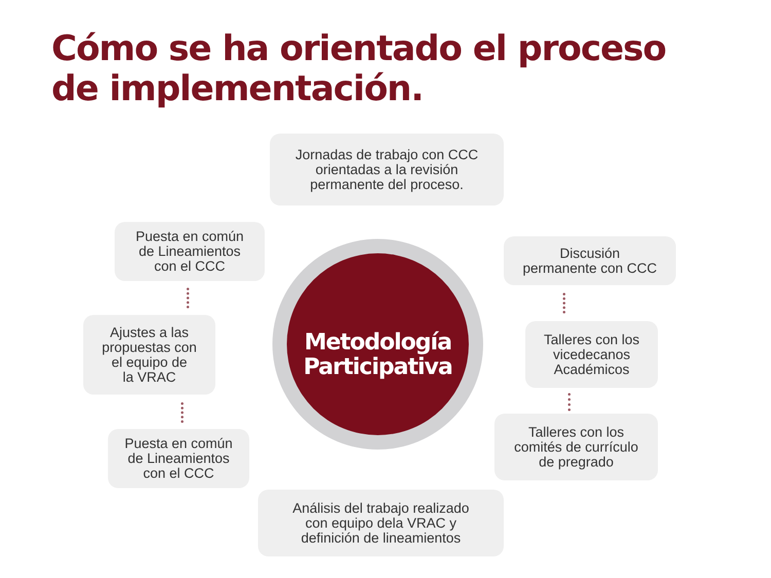Cómo se ha orientado el proceso
de implementación.
Jornadas de trabajo con CCC
orientadas a la revisión
permanente del proceso.
Discusión
permanente con CCC
Talleres con los
vicedecanos
Académicos
Talleres con los
comités de currículo
de pregrado
Análisis del trabajo realizado
con equipo dela VRAC y
definición de lineamientos
Puesta en común
de Lineamientos
con el CCC
Ajustes a las
propuestas con
el equipo de
la VRAC
Puesta en común
de Lineamientos
con el CCC
Metodología
Participativa